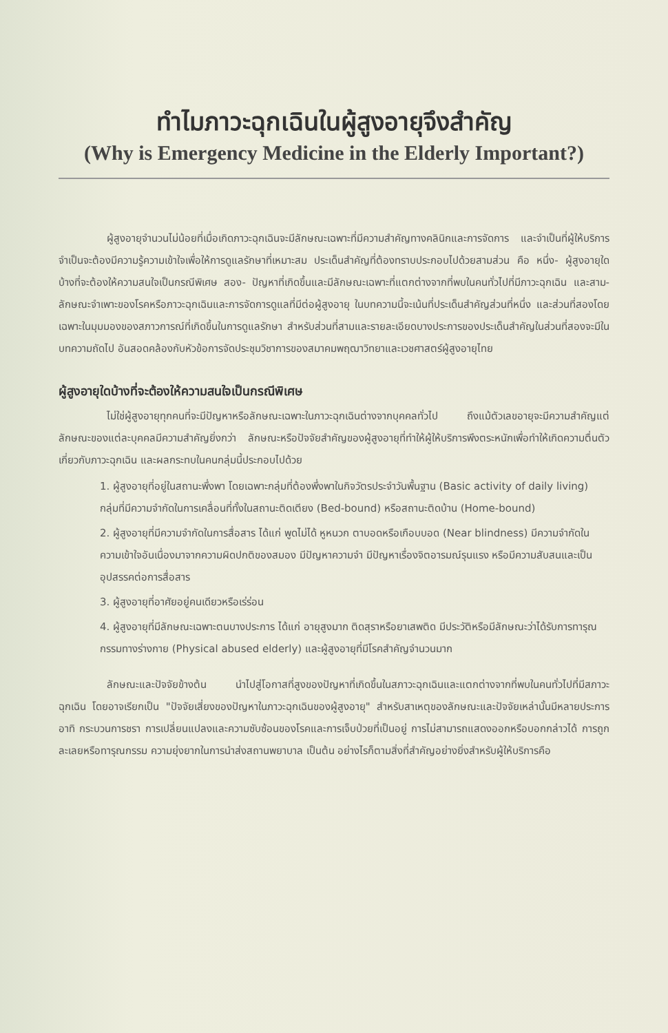ทำไมภาวะฉุกเฉินในผู้สูงอายุจึงสำคัญ
(Why is Emergency Medicine in the Elderly Important?)
ผู้สูงอายุจำนวนไม่น้อยที่เมื่อเกิดภาวะฉุกเฉินจะมีลักษณะเฉพาะที่มีความสำคัญทางคลินิกและการจัดการ และจำเป็นที่ผู้ให้บริการจำเป็นจะต้องมีความรู้ความเข้าใจเพื่อให้การดูแลรักษาที่เหมาะสม ประเด็นสำคัญที่ต้องทราบประกอบไปด้วยสามส่วน คือ หนึ่ง- ผู้สูงอายุใดบ้างที่จะต้องให้ความสนใจเป็นกรณีพิเศษ สอง- ปัญหาที่เกิดขึ้นและมีลักษณะเฉพาะที่แตกต่างจากที่พบในคนทั่วไปที่มีภาวะฉุกเฉิน และสาม- ลักษณะจำเพาะของโรคหรือภาวะฉุกเฉินและการจัดการดูแลที่มีต่อผู้สูงอายุ ในบทความนี้จะเน้นที่ประเด็นสำคัญส่วนที่หนึ่ง และส่วนที่สองโดยเฉพาะในมุมมองของสภาวการณ์ที่เกิดขึ้นในการดูแลรักษา สำหรับส่วนที่สามและรายละเอียดบางประการของประเด็นสำคัญในส่วนที่สองจะมีในบทความถัดไป อันสอดคล้องกับหัวข้อการจัดประชุมวิชาการของสมาคมพฤฒาวิทยาและเวชศาสตร์ผู้สูงอายุไทย
ผู้สูงอายุใดบ้างที่จะต้องให้ความสนใจเป็นกรณีพิเศษ
ไม่ใช่ผู้สูงอายุทุกคนที่จะมีปัญหาหรือลักษณะเฉพาะในภาวะฉุกเฉินต่างจากบุคคลทั่วไป ถึงแม้ตัวเลขอายุจะมีความสำคัญแต่ลักษณะของแต่ละบุคคลมีความสำคัญยิ่งกว่า ลักษณะหรือปัจจัยสำคัญของผู้สูงอายุที่ทำให้ผู้ให้บริการพึงตระหนักเพื่อทำให้เกิดความตื่นตัวเกี่ยวกับภาวะฉุกเฉิน และผลกระทบในคนกลุ่มนี้ประกอบไปด้วย
1. ผู้สูงอายุที่อยู่ในสถานะพึ่งพา โดยเฉพาะกลุ่มที่ต้องพึ่งพาในกิจวัตรประจำวันพื้นฐาน (Basic activity of daily living) กลุ่มที่มีความจำกัดในการเคลื่อนที่ทั้งในสถานะติดเตียง (Bed-bound) หรือสถานะติดบ้าน (Home-bound)
2. ผู้สูงอายุที่มีความจำกัดในการสื่อสาร ได้แก่ พูดไม่ได้ หูหนวก ตาบอดหรือเกือบบอด (Near blindness) มีความจำกัดในความเข้าใจอันเนื่องมาจากความผิดปกติของสมอง มีปัญหาความจำ มีปัญหาเรื่องจิตอารมณ์รุนแรง หรือมีความสับสนและเป็นอุปสรรคต่อการสื่อสาร
3. ผู้สูงอายุที่อาศัยอยู่คนเดียวหรือเร่ร่อน
4. ผู้สูงอายุที่มีลักษณะเฉพาะตนบางประการ ได้แก่ อายุสูงมาก ติดสุราหรือยาเสพติด มีประวัติหรือมีลักษณะว่าได้รับการทารุณกรรมทางร่างกาย (Physical abused elderly) และผู้สูงอายุที่มีโรคสำคัญจำนวนมาก
ลักษณะและปัจจัยข้างต้น นำไปสู่โอกาสที่สูงของปัญหาที่เกิดขึ้นในสภาวะฉุกเฉินและแตกต่างจากที่พบในคนทั่วไปที่มีสภาวะฉุกเฉิน โดยอาจเรียกเป็น "ปัจจัยเสี่ยงของปัญหาในภาวะฉุกเฉินของผู้สูงอายุ" สำหรับสาเหตุของลักษณะและปัจจัยเหล่านั้นมีหลายประการ อาทิ กระบวนการชรา การเปลี่ยนแปลงและความซับซ้อนของโรคและการเจ็บป่วยที่เป็นอยู่ การไม่สามารถแสดงออกหรือบอกกล่าวได้ การถูกละเลยหรือทารุณกรรม ความยุ่งยากในการนำส่งสถานพยาบาล เป็นต้น อย่างไรก็ตามสิ่งที่สำคัญอย่างยิ่งสำหรับผู้ให้บริการคือ